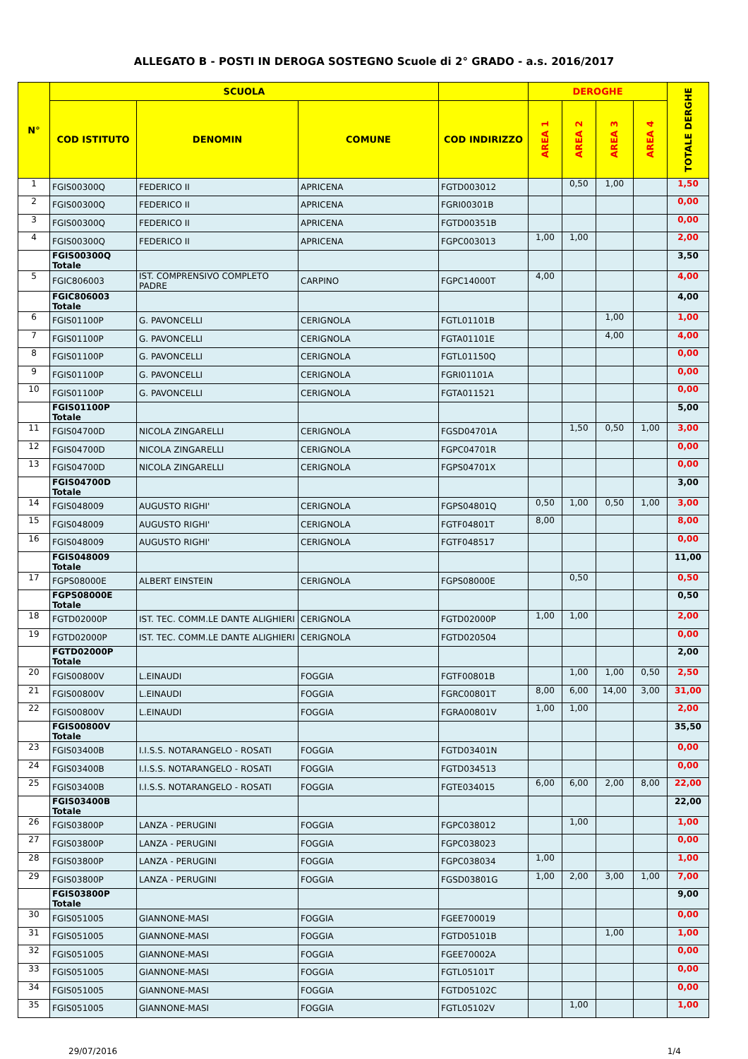ALLEGATO B - POSTI IN DEROGA SOSTEGNO Scuole di 2° GRADO - a.s. 2016/2017
| N° | SCUOLA | | | | DEROGHE | | | | TOTALE DERGHE |
| --- | --- | --- | --- | --- | --- | --- | --- | --- | --- |
| | COD ISTITUTO | DENOMIN | COMUNE | COD INDIRIZZO | AREA 1 | AREA 2 | AREA 3 | AREA 4 | |
| 1 | FGIS00300Q | FEDERICO II | APRICENA | FGTD003012 | | 0,50 | 1,00 | | 1,50 |
| 2 | FGIS00300Q | FEDERICO II | APRICENA | FGRI00301B | | | | | 0,00 |
| 3 | FGIS00300Q | FEDERICO II | APRICENA | FGTD00351B | | | | | 0,00 |
| 4 | FGIS00300Q | FEDERICO II | APRICENA | FGPC003013 | 1,00 | 1,00 | | | 2,00 |
| | FGIS00300Q Totale | | | | | | | | 3,50 |
| 5 | FGIC806003 | IST. COMPRENSIVO COMPLETO PADRE | CARPINO | FGPC14000T | 4,00 | | | | 4,00 |
| | FGIC806003 Totale | | | | | | | | 4,00 |
| 6 | FGIS01100P | G. PAVONCELLI | CERIGNOLA | FGTL01101B | | | 1,00 | | 1,00 |
| 7 | FGIS01100P | G. PAVONCELLI | CERIGNOLA | FGTA01101E | | | 4,00 | | 4,00 |
| 8 | FGIS01100P | G. PAVONCELLI | CERIGNOLA | FGTL01150Q | | | | | 0,00 |
| 9 | FGIS01100P | G. PAVONCELLI | CERIGNOLA | FGRI01101A | | | | | 0,00 |
| 10 | FGIS01100P | G. PAVONCELLI | CERIGNOLA | FGTA011521 | | | | | 0,00 |
| | FGIS01100P Totale | | | | | | | | 5,00 |
| 11 | FGIS04700D | NICOLA ZINGARELLI | CERIGNOLA | FGSD04701A | | 1,50 | 0,50 | 1,00 | 3,00 |
| 12 | FGIS04700D | NICOLA ZINGARELLI | CERIGNOLA | FGPC04701R | | | | | 0,00 |
| 13 | FGIS04700D | NICOLA ZINGARELLI | CERIGNOLA | FGPS04701X | | | | | 0,00 |
| | FGIS04700D Totale | | | | | | | | 3,00 |
| 14 | FGIS048009 | AUGUSTO RIGHI' | CERIGNOLA | FGPS04801Q | 0,50 | 1,00 | 0,50 | 1,00 | 3,00 |
| 15 | FGIS048009 | AUGUSTO RIGHI' | CERIGNOLA | FGTF04801T | 8,00 | | | | 8,00 |
| 16 | FGIS048009 | AUGUSTO RIGHI' | CERIGNOLA | FGTF048517 | | | | | 0,00 |
| | FGIS048009 Totale | | | | | | | | 11,00 |
| 17 | FGPS08000E | ALBERT EINSTEIN | CERIGNOLA | FGPS08000E | | 0,50 | | | 0,50 |
| | FGPS08000E Totale | | | | | | | | 0,50 |
| 18 | FGTD02000P | IST. TEC. COMM.LE DANTE ALIGHIERI | CERIGNOLA | FGTD02000P | 1,00 | 1,00 | | | 2,00 |
| 19 | FGTD02000P | IST. TEC. COMM.LE DANTE ALIGHIERI | CERIGNOLA | FGTD020504 | | | | | 0,00 |
| | FGTD02000P Totale | | | | | | | | 2,00 |
| 20 | FGIS00800V | L.EINAUDI | FOGGIA | FGTF00801B | | 1,00 | 1,00 | 0,50 | 2,50 |
| 21 | FGIS00800V | L.EINAUDI | FOGGIA | FGRC00801T | 8,00 | 6,00 | 14,00 | 3,00 | 31,00 |
| 22 | FGIS00800V | L.EINAUDI | FOGGIA | FGRA00801V | 1,00 | 1,00 | | | 2,00 |
| | FGIS00800V Totale | | | | | | | | 35,50 |
| 23 | FGIS03400B | I.I.S.S. NOTARANGELO - ROSATI | FOGGIA | FGTD03401N | | | | | 0,00 |
| 24 | FGIS03400B | I.I.S.S. NOTARANGELO - ROSATI | FOGGIA | FGTD034513 | | | | | 0,00 |
| 25 | FGIS03400B | I.I.S.S. NOTARANGELO - ROSATI | FOGGIA | FGTE034015 | 6,00 | 6,00 | 2,00 | 8,00 | 22,00 |
| | FGIS03400B Totale | | | | | | | | 22,00 |
| 26 | FGIS03800P | LANZA - PERUGINI | FOGGIA | FGPC038012 | | 1,00 | | | 1,00 |
| 27 | FGIS03800P | LANZA - PERUGINI | FOGGIA | FGPC038023 | | | | | 0,00 |
| 28 | FGIS03800P | LANZA - PERUGINI | FOGGIA | FGPC038034 | 1,00 | | | | 1,00 |
| 29 | FGIS03800P | LANZA - PERUGINI | FOGGIA | FGSD03801G | 1,00 | 2,00 | 3,00 | 1,00 | 7,00 |
| | FGIS03800P Totale | | | | | | | | 9,00 |
| 30 | FGIS051005 | GIANNONE-MASI | FOGGIA | FGEE700019 | | | | | 0,00 |
| 31 | FGIS051005 | GIANNONE-MASI | FOGGIA | FGTD05101B | | | 1,00 | | 1,00 |
| 32 | FGIS051005 | GIANNONE-MASI | FOGGIA | FGEE70002A | | | | | 0,00 |
| 33 | FGIS051005 | GIANNONE-MASI | FOGGIA | FGTL05101T | | | | | 0,00 |
| 34 | FGIS051005 | GIANNONE-MASI | FOGGIA | FGTD05102C | | | | | 0,00 |
| 35 | FGIS051005 | GIANNONE-MASI | FOGGIA | FGTL05102V | | 1,00 | | | 1,00 |
29/07/2016 1/4